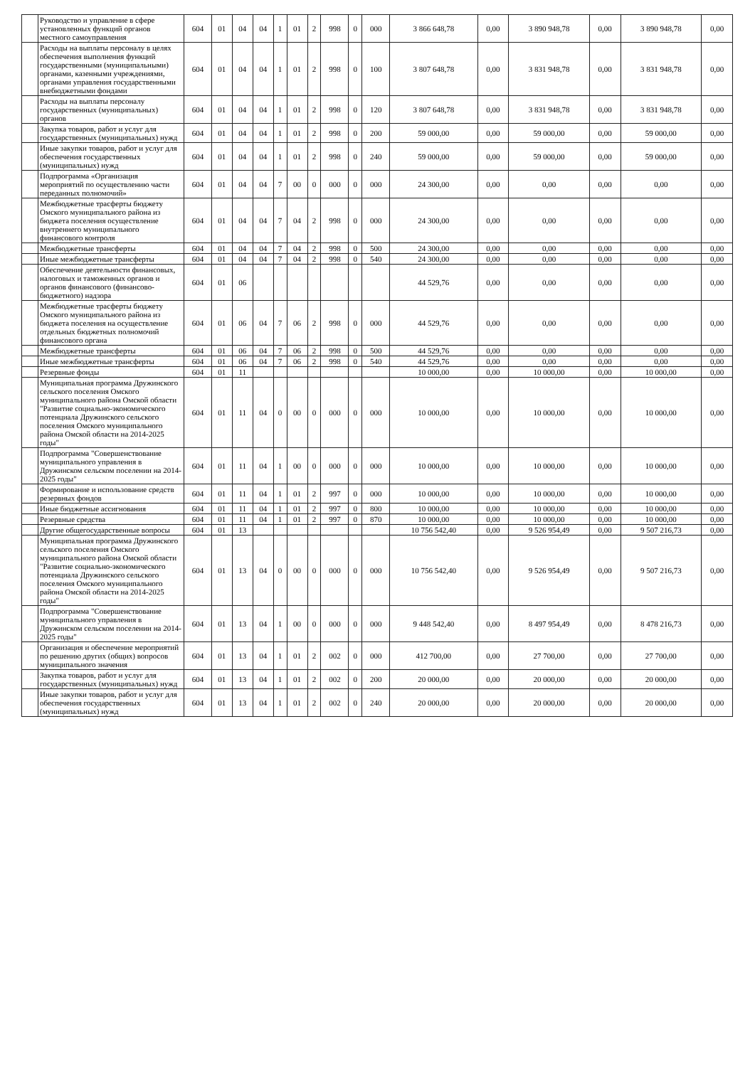| | Руководство и управление в сфере установленных функций органов местного самоуправления | 604 | 01 | 04 | 04 | 1 | 01 | 2 | 998 | 0 | 000 | 3 866 648,78 | 0,00 | 3 890 948,78 | 0,00 | 3 890 948,78 | 0,00 |
| | Расходы на выплаты персоналу в целях обеспечения выполнения функций государственными (муниципальными) органами, казенными учреждениями, органами управления государственными внебюджетными фондами | 604 | 01 | 04 | 04 | 1 | 01 | 2 | 998 | 0 | 100 | 3 807 648,78 | 0,00 | 3 831 948,78 | 0,00 | 3 831 948,78 | 0,00 |
| | Расходы на выплаты персоналу государственных (муниципальных) органов | 604 | 01 | 04 | 04 | 1 | 01 | 2 | 998 | 0 | 120 | 3 807 648,78 | 0,00 | 3 831 948,78 | 0,00 | 3 831 948,78 | 0,00 |
| | Закупка товаров, работ и услуг для государственных (муниципальных) нужд | 604 | 01 | 04 | 04 | 1 | 01 | 2 | 998 | 0 | 200 | 59 000,00 | 0,00 | 59 000,00 | 0,00 | 59 000,00 | 0,00 |
| | Иные закупки товаров, работ и услуг для обеспечения государственных (муниципальных) нужд | 604 | 01 | 04 | 04 | 1 | 01 | 2 | 998 | 0 | 240 | 59 000,00 | 0,00 | 59 000,00 | 0,00 | 59 000,00 | 0,00 |
| | Подпрограмма «Организация мероприятий по осуществлению части переданных полномочий» | 604 | 01 | 04 | 04 | 7 | 00 | 0 | 000 | 0 | 000 | 24 300,00 | 0,00 | 0,00 | 0,00 | 0,00 | 0,00 |
| | Межбюджетные трасферты бюджету Омского муниципального района из бюджета поселения осуществление внутреннего муниципального финансового контроля | 604 | 01 | 04 | 04 | 7 | 04 | 2 | 998 | 0 | 000 | 24 300,00 | 0,00 | 0,00 | 0,00 | 0,00 | 0,00 |
| | Межбюджетные трансферты | 604 | 01 | 04 | 04 | 7 | 04 | 2 | 998 | 0 | 500 | 24 300,00 | 0,00 | 0,00 | 0,00 | 0,00 | 0,00 |
| | Иные межбюджетные трансферты | 604 | 01 | 04 | 04 | 7 | 04 | 2 | 998 | 0 | 540 | 24 300,00 | 0,00 | 0,00 | 0,00 | 0,00 | 0,00 |
| | Обеспечение деятельности финансовых, налоговых и таможенных органов и органов финансового (финансово-бюджетного) надзора | 604 | 01 | 06 | | | | | | | | 44 529,76 | 0,00 | 0,00 | 0,00 | 0,00 | 0,00 |
| | Межбюджетные трасферты бюджету Омского муниципального района из бюджета поселения на осуществление отдельных бюджетных полномочий финансового органа | 604 | 01 | 06 | 04 | 7 | 06 | 2 | 998 | 0 | 000 | 44 529,76 | 0,00 | 0,00 | 0,00 | 0,00 | 0,00 |
| | Межбюджетные трансферты | 604 | 01 | 06 | 04 | 7 | 06 | 2 | 998 | 0 | 500 | 44 529,76 | 0,00 | 0,00 | 0,00 | 0,00 | 0,00 |
| | Иные межбюджетные трансферты | 604 | 01 | 06 | 04 | 7 | 06 | 2 | 998 | 0 | 540 | 44 529,76 | 0,00 | 0,00 | 0,00 | 0,00 | 0,00 |
| | Резервные фонды | 604 | 01 | 11 | | | | | | | | 10 000,00 | 0,00 | 10 000,00 | 0,00 | 10 000,00 | 0,00 |
| | Муниципальная программа Дружинского сельского поселения Омского муниципального района Омской области "Развитие социально-экономического потенциала Дружинского сельского поселения Омского муниципального района Омской области на 2014-2025 годы" | 604 | 01 | 11 | 04 | 0 | 00 | 0 | 000 | 0 | 000 | 10 000,00 | 0,00 | 10 000,00 | 0,00 | 10 000,00 | 0,00 |
| | Подпрограмма "Совершенствование муниципального управления в Дружинском сельском поселении на 2014-2025 годы" | 604 | 01 | 11 | 04 | 1 | 00 | 0 | 000 | 0 | 000 | 10 000,00 | 0,00 | 10 000,00 | 0,00 | 10 000,00 | 0,00 |
| | Формирование и использование средств резервных фондов | 604 | 01 | 11 | 04 | 1 | 01 | 2 | 997 | 0 | 000 | 10 000,00 | 0,00 | 10 000,00 | 0,00 | 10 000,00 | 0,00 |
| | Иные бюджетные ассигнования | 604 | 01 | 11 | 04 | 1 | 01 | 2 | 997 | 0 | 800 | 10 000,00 | 0,00 | 10 000,00 | 0,00 | 10 000,00 | 0,00 |
| | Резервные средства | 604 | 01 | 11 | 04 | 1 | 01 | 2 | 997 | 0 | 870 | 10 000,00 | 0,00 | 10 000,00 | 0,00 | 10 000,00 | 0,00 |
| | Другие общегосударственные вопросы | 604 | 01 | 13 | | | | | | | | 10 756 542,40 | 0,00 | 9 526 954,49 | 0,00 | 9 507 216,73 | 0,00 |
| | Муниципальная программа Дружинского сельского поселения Омского муниципального района Омской области "Развитие социально-экономического потенциала Дружинского сельского поселения Омского муниципального района Омской области на 2014-2025 годы" | 604 | 01 | 13 | 04 | 0 | 00 | 0 | 000 | 0 | 000 | 10 756 542,40 | 0,00 | 9 526 954,49 | 0,00 | 9 507 216,73 | 0,00 |
| | Подпрограмма "Совершенствование муниципального управления в Дружинском сельском поселении на 2014-2025 годы" | 604 | 01 | 13 | 04 | 1 | 00 | 0 | 000 | 0 | 000 | 9 448 542,40 | 0,00 | 8 497 954,49 | 0,00 | 8 478 216,73 | 0,00 |
| | Организация и обеспечение мероприятий по решению других (общих) вопросов муниципального значения | 604 | 01 | 13 | 04 | 1 | 01 | 2 | 002 | 0 | 000 | 412 700,00 | 0,00 | 27 700,00 | 0,00 | 27 700,00 | 0,00 |
| | Закупка товаров, работ и услуг для государственных (муниципальных) нужд | 604 | 01 | 13 | 04 | 1 | 01 | 2 | 002 | 0 | 200 | 20 000,00 | 0,00 | 20 000,00 | 0,00 | 20 000,00 | 0,00 |
| | Иные закупки товаров, работ и услуг для обеспечения государственных (муниципальных) нужд | 604 | 01 | 13 | 04 | 1 | 01 | 2 | 002 | 0 | 240 | 20 000,00 | 0,00 | 20 000,00 | 0,00 | 20 000,00 | 0,00 |